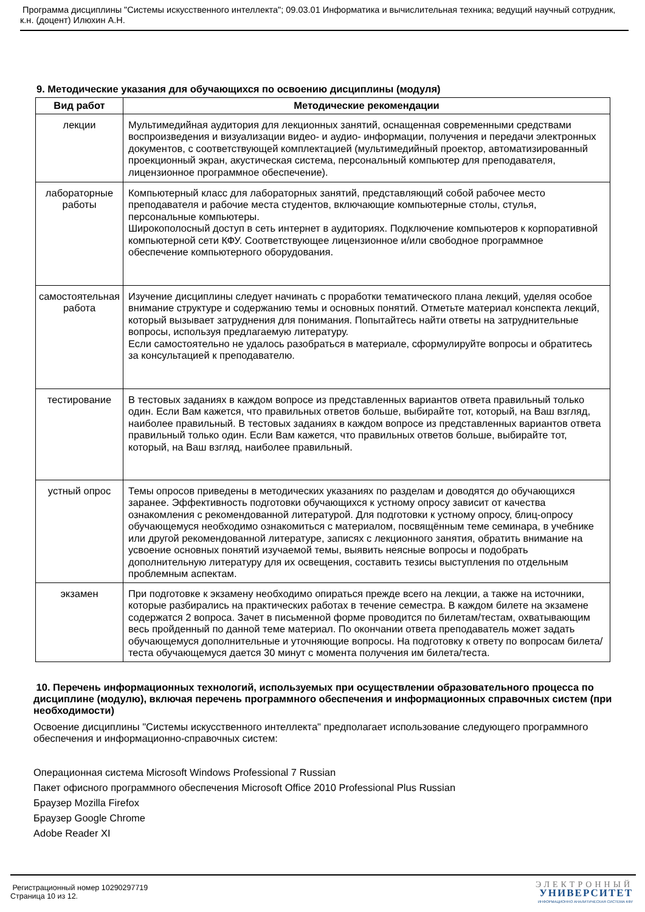Программа дисциплины "Системы искусственного интеллекта"; 09.03.01 Информатика и вычислительная техника; ведущий научный сотрудник, к.н. (доцент) Илюхин А.Н.
9. Методические указания для обучающихся по освоению дисциплины (модуля)
| Вид работ | Методические рекомендации |
| --- | --- |
| лекции | Мультимедийная аудитория для лекционных занятий, оснащенная современными средствами воспроизведения и визуализации видео- и аудио- информации, получения и передачи электронных документов, с соответствующей комплектацией (мультимедийный проектор, автоматизированный проекционный экран, акустическая система, персональный компьютер для преподавателя, лицензионное программное обеспечение). |
| лабораторные работы | Компьютерный класс для лабораторных занятий, представляющий собой рабочее место преподавателя и рабочие места студентов, включающие компьютерные столы, стулья, персональные компьютеры. Широкополосный доступ в сеть интернет в аудиториях. Подключение компьютеров к корпоративной компьютерной сети КФУ. Соответствующее лицензионное и/или свободное программное обеспечение компьютерного оборудования. |
| самостоятельная работа | Изучение дисциплины следует начинать с проработки тематического плана лекций, уделяя особое внимание структуре и содержанию темы и основных понятий. Отметьте материал конспекта лекций, который вызывает затруднения для понимания. Попытайтесь найти ответы на затруднительные вопросы, используя предлагаемую литературу. Если самостоятельно не удалось разобраться в материале, сформулируйте вопросы и обратитесь за консультацией к преподавателю. |
| тестирование | В тестовых заданиях в каждом вопросе из представленных вариантов ответа правильный только один. Если Вам кажется, что правильных ответов больше, выбирайте тот, который, на Ваш взгляд, наиболее правильный. В тестовых заданиях в каждом вопросе из представленных вариантов ответа правильный только один. Если Вам кажется, что правильных ответов больше, выбирайте тот, который, на Ваш взгляд, наиболее правильный. |
| устный опрос | Темы опросов приведены в методических указаниях по разделам и доводятся до обучающихся заранее. Эффективность подготовки обучающихся к устному опросу зависит от качества ознакомления с рекомендованной литературой. Для подготовки к устному опросу, блиц-опросу обучающемуся необходимо ознакомиться с материалом, посвящённым теме семинара, в учебнике или другой рекомендованной литературе, записях с лекционного занятия, обратить внимание на усвоение основных понятий изучаемой темы, выявить неясные вопросы и подобрать дополнительную литературу для их освещения, составить тезисы выступления по отдельным проблемным аспектам. |
| экзамен | При подготовке к экзамену необходимо опираться прежде всего на лекции, а также на источники, которые разбирались на практических работах в течение семестра. В каждом билете на экзамене содержатся 2 вопроса. Зачет в письменной форме проводится по билетам/тестам, охватывающим весь пройденный по данной теме материал. По окончании ответа преподаватель может задать обучающемуся дополнительные и уточняющие вопросы. На подготовку к ответу по вопросам билета/теста обучающемуся дается 30 минут с момента получения им билета/теста. |
10. Перечень информационных технологий, используемых при осуществлении образовательного процесса по дисциплине (модулю), включая перечень программного обеспечения и информационных справочных систем (при необходимости)
Освоение дисциплины "Системы искусственного интеллекта" предполагает использование следующего программного обеспечения и информационно-справочных систем:
Операционная система Microsoft Windows Professional 7 Russian
Пакет офисного программного обеспечения Microsoft Office 2010 Professional Plus Russian
Браузер Mozilla Firefox
Браузер Google Chrome
Adobe Reader XI
Регистрационный номер 10290297719
Страница 10 из 12.
ЭЛЕКТРОННЫЙ
УНИВЕРСИТЕТ
ИНФОРМАЦИОННО АНАЛИТИЧЕСКАЯ СИСТЕМА КФУ